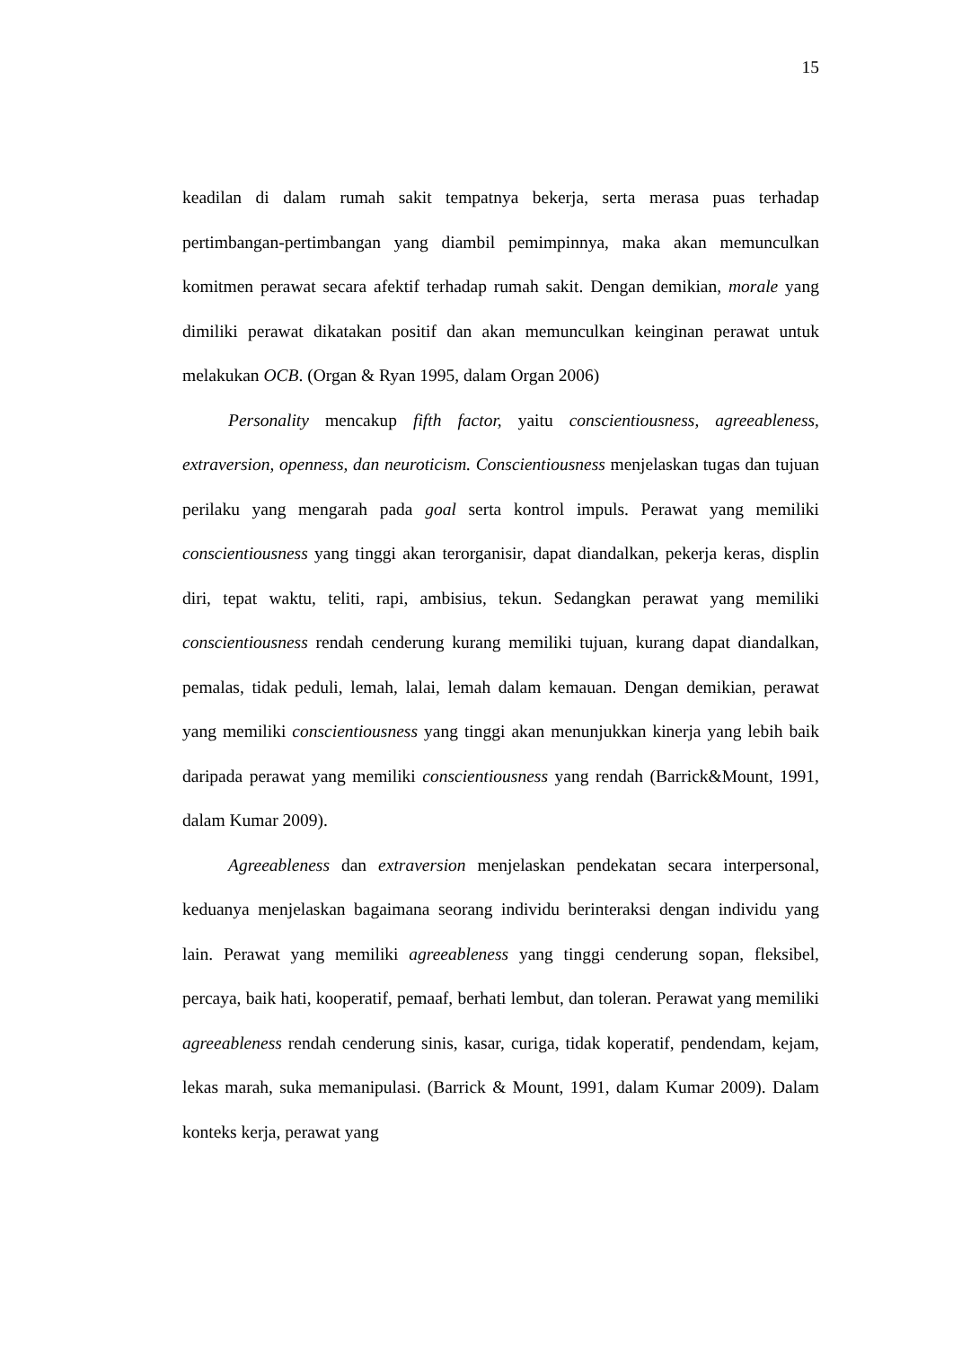15
keadilan di dalam rumah sakit tempatnya bekerja, serta merasa puas terhadap pertimbangan-pertimbangan yang diambil pemimpinnya, maka akan memunculkan komitmen perawat secara afektif terhadap rumah sakit. Dengan demikian, morale yang dimiliki perawat dikatakan positif dan akan memunculkan keinginan perawat untuk melakukan OCB. (Organ & Ryan 1995, dalam Organ 2006)
Personality mencakup fifth factor, yaitu conscientiousness, agreeableness, extraversion, openness, dan neuroticism. Conscientiousness menjelaskan tugas dan tujuan perilaku yang mengarah pada goal serta kontrol impuls. Perawat yang memiliki conscientiousness yang tinggi akan terorganisir, dapat diandalkan, pekerja keras, displin diri, tepat waktu, teliti, rapi, ambisius, tekun. Sedangkan perawat yang memiliki conscientiousness rendah cenderung kurang memiliki tujuan, kurang dapat diandalkan, pemalas, tidak peduli, lemah, lalai, lemah dalam kemauan. Dengan demikian, perawat yang memiliki conscientiousness yang tinggi akan menunjukkan kinerja yang lebih baik daripada perawat yang memiliki conscientiousness yang rendah (Barrick&Mount, 1991, dalam Kumar 2009).
Agreeableness dan extraversion menjelaskan pendekatan secara interpersonal, keduanya menjelaskan bagaimana seorang individu berinteraksi dengan individu yang lain. Perawat yang memiliki agreeableness yang tinggi cenderung sopan, fleksibel, percaya, baik hati, kooperatif, pemaaf, berhati lembut, dan toleran. Perawat yang memiliki agreeableness rendah cenderung sinis, kasar, curiga, tidak koperatif, pendendam, kejam, lekas marah, suka memanipulasi. (Barrick & Mount, 1991, dalam Kumar 2009). Dalam konteks kerja, perawat yang